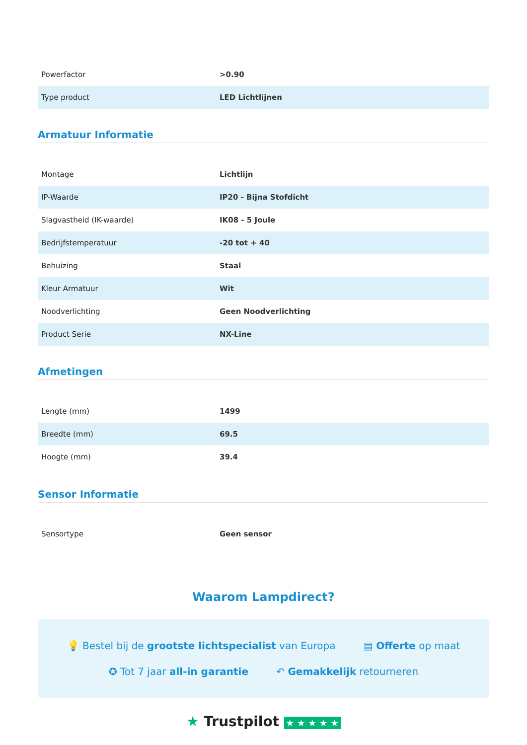| Powerfactor | >0.90 |
| Type product | LED Lichtlijnen |
Armatuur Informatie
| Montage | Lichtlijn |
| IP-Waarde | IP20 - Bijna Stofdicht |
| Slagvastheid (IK-waarde) | IK08 - 5 Joule |
| Bedrijfstemperatuur | -20 tot + 40 |
| Behuizing | Staal |
| Kleur Armatuur | Wit |
| Noodverlichting | Geen Noodverlichting |
| Product Serie | NX-Line |
Afmetingen
| Lengte (mm) | 1499 |
| Breedte (mm) | 69.5 |
| Hoogte (mm) | 39.4 |
Sensor Informatie
| Sensortype | Geen sensor |
Waarom Lampdirect?
💡 Bestel bij de grootste lichtspecialist van Europa ▤ Offerte op maat
✪ Tot 7 jaar all-in garantie ↶ Gemakkelijk retourneren
★ Trustpilot ★ ★ ★ ★ ★